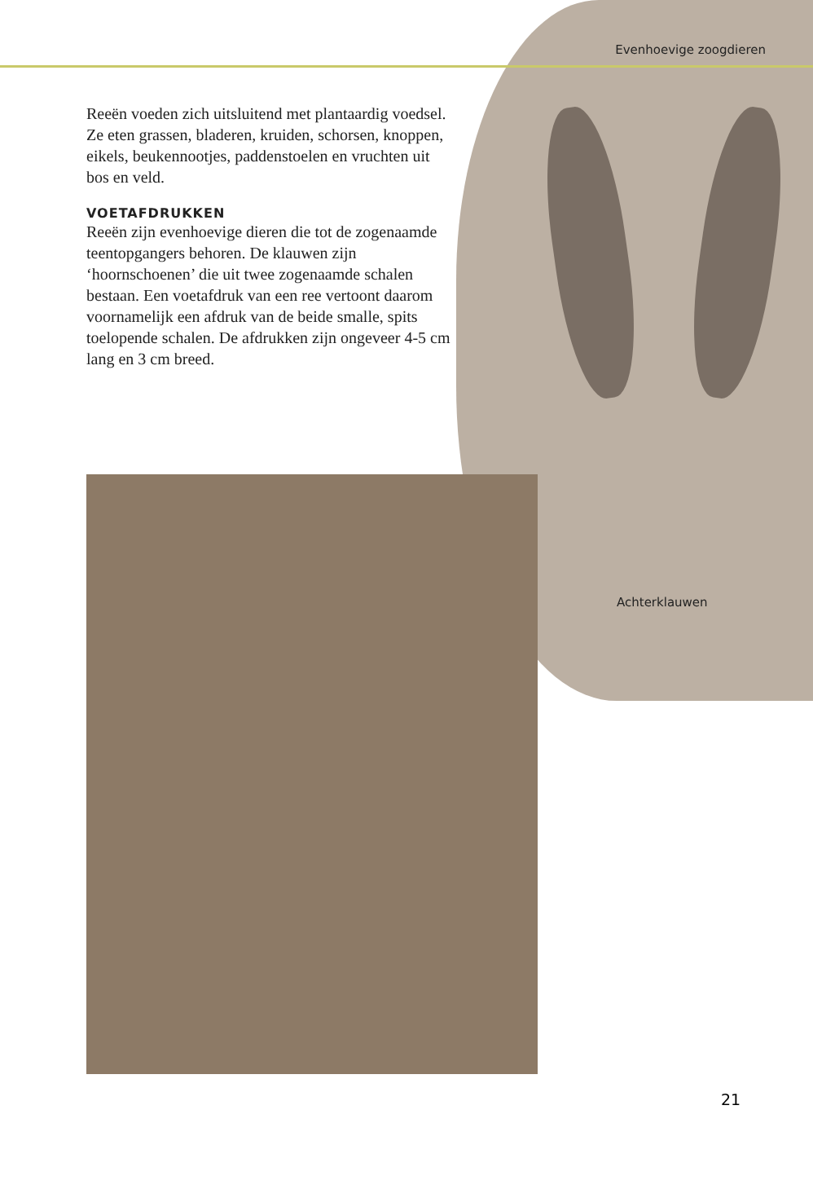Evenhoevige zoogdieren
Reeën voeden zich uitsluitend met plantaardig voedsel. Ze eten grassen, bladeren, kruiden, schorsen, knoppen, eikels, beukennootjes, paddenstoelen en vruchten uit bos en veld.
VOETAFDRUKKEN
Reeën zijn evenhoevige dieren die tot de zogenaamde teentopgangers behoren. De klauwen zijn ‘hoornschoenen’ die uit twee zogenaamde schalen bestaan. Een voetaf­druk van een ree vertoont daarom voor­namelijk een afdruk van de beide smalle, spits toelopende schalen. De afdrukken zijn ongeveer 4-5 cm lang en 3 cm breed.
Achterklauwen
21